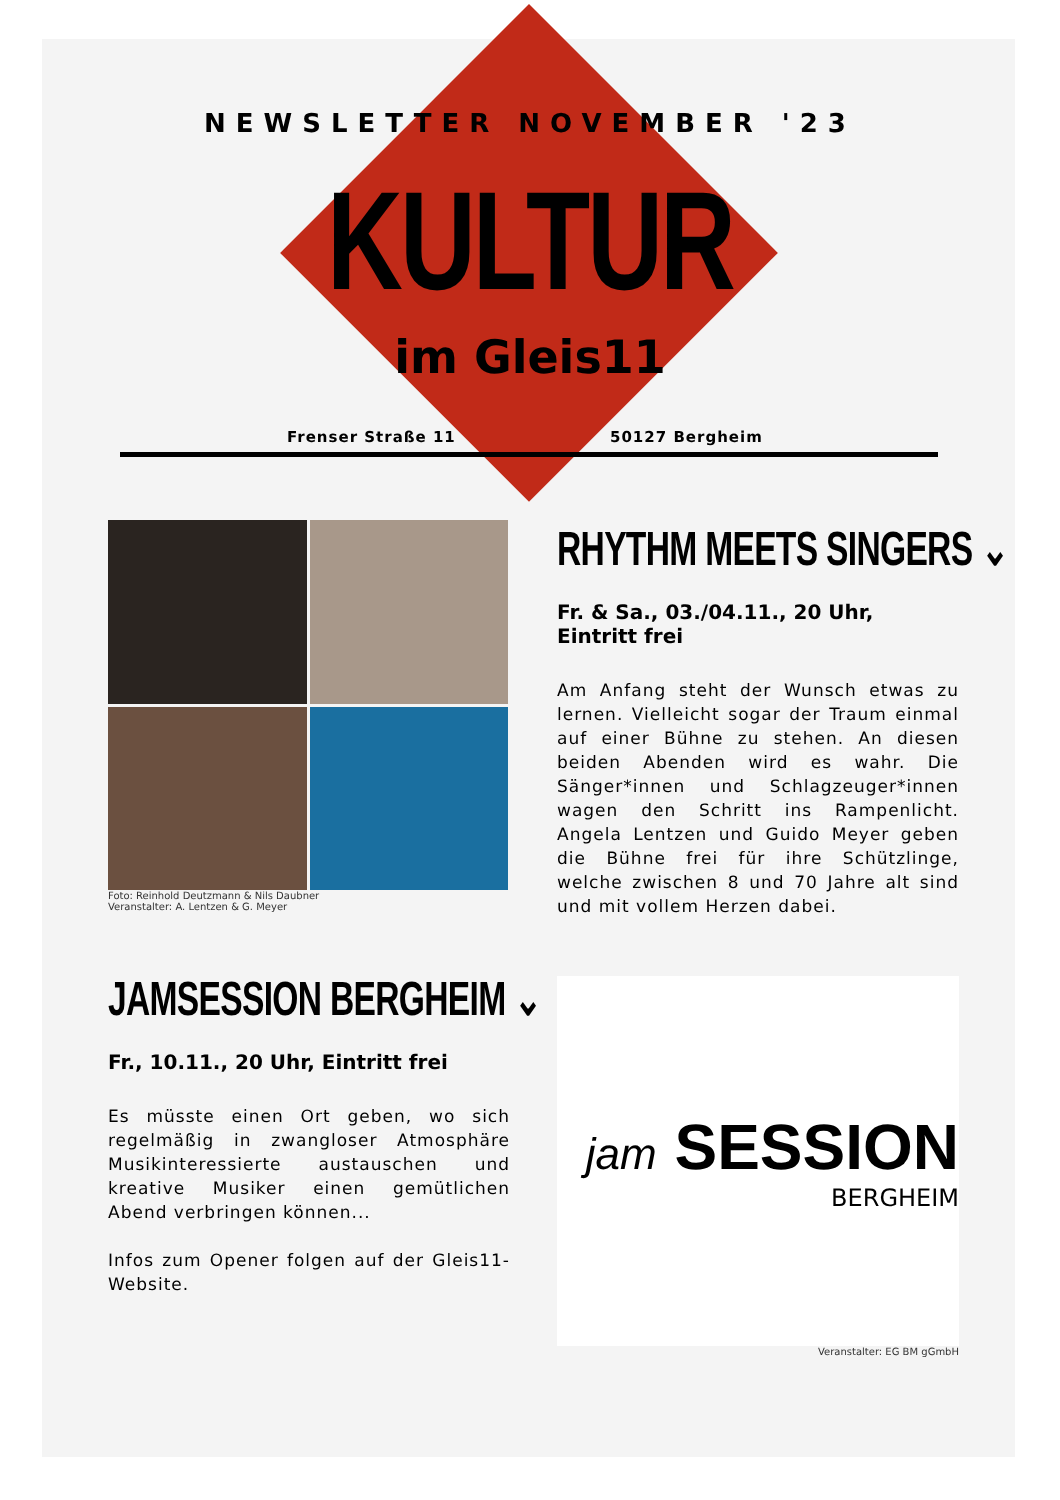NEWSLETTER NOVEMBER '23
KULTUR
im Gleis11
Frenser Straße 11 50127 Bergheim
Foto: Reinhold Deutzmann & Nils Daubner
Veranstalter: A. Lentzen & G. Meyer
RHYTHM MEETS SINGERS ⌄
Fr. & Sa., 03./04.11., 20 Uhr, Eintritt frei
Am Anfang steht der Wunsch etwas zu lernen. Vielleicht sogar der Traum einmal auf einer Bühne zu stehen. An diesen beiden Abenden wird es wahr. Die Sänger*innen und Schlagzeuger*innen wagen den Schritt ins Rampenlicht. Angela Lentzen und Guido Meyer geben die Bühne frei für ihre Schützlinge, welche zwischen 8 und 70 Jahre alt sind und mit vollem Herzen dabei.
JAMSESSION BERGHEIM ⌄
Fr., 10.11., 20 Uhr, Eintritt frei
Es müsste einen Ort geben, wo sich regelmäßig in zwangloser Atmosphäre Musikinteressierte austauschen und kreative Musiker einen gemütlichen Abend verbringen können...
Infos zum Opener folgen auf der Gleis11-Website.
jam SESSION
BERGHEIM
Veranstalter: EG BM gGmbH